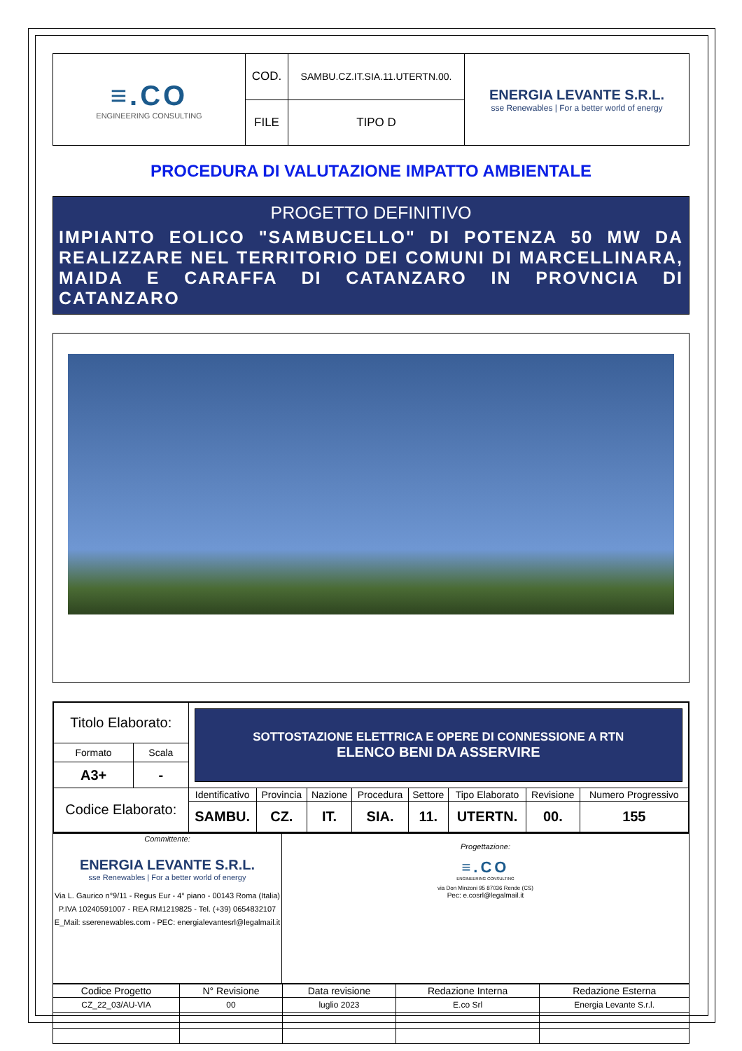| ≡.CO ENGINEERING CONSULTING | COD. | SAMBU.CZ.IT.SIA.11.UTERTN.00. | ENERGIA LEVANTE S.R.L. sse Renewables / For a better world of energy |
| | FILE | TIPO D | |
PROCEDURA DI VALUTAZIONE IMPATTO AMBIENTALE
PROGETTO DEFINITIVO
IMPIANTO EOLICO "SAMBUCELLO" DI POTENZA 50 MW DA REALIZZARE NEL TERRITORIO DEI COMUNI DI MARCELLINARA, MAIDA E CARAFFA DI CATANZARO IN PROVNCIA DI CATANZARO
| Titolo Elaborato: | | SOTTOSTAZIONE ELETTRICA E OPERE DI CONNESSIONE A RTN ELENCO BENI DA ASSERVIRE | | | | | | | |
| Formato | Scala | | | | | | | | |
| A3+ | - | | | | | | | | |
| Codice Elaborato: | | Identificativo | Provincia | Nazione | Procedura | Settore | Tipo Elaborato | Revisione | Numero Progressivo |
| | | SAMBU. | CZ. | IT. | SIA. | 11. | UTERTN. | 00. | 155 |
| Committente: ENERGIA LEVANTE S.R.L. sse Renewables / For a better world of energy Via L. Gaurico n°9/11 - Regus Eur - 4° piano - 00143 Roma (Italia) P.IVA 10240591007 - REA RM1219825 - Tel. (+39) 0654832107 E_Mail: sserenewables.com - PEC: energialevantesrl@legalmail.it | Progettazione: ≡.CO ENGINEERING CONSULTING via Don Minzoni 95 87036 Rende (CS) Pec: e.cosrl@legalmail.it |
| Codice Progetto | N° Revisione | Data revisione | Redazione Interna | Redazione Esterna |
| CZ_22_03/AU-VIA | 00 | luglio 2023 | E.co Srl | Energia Levante S.r.l. |